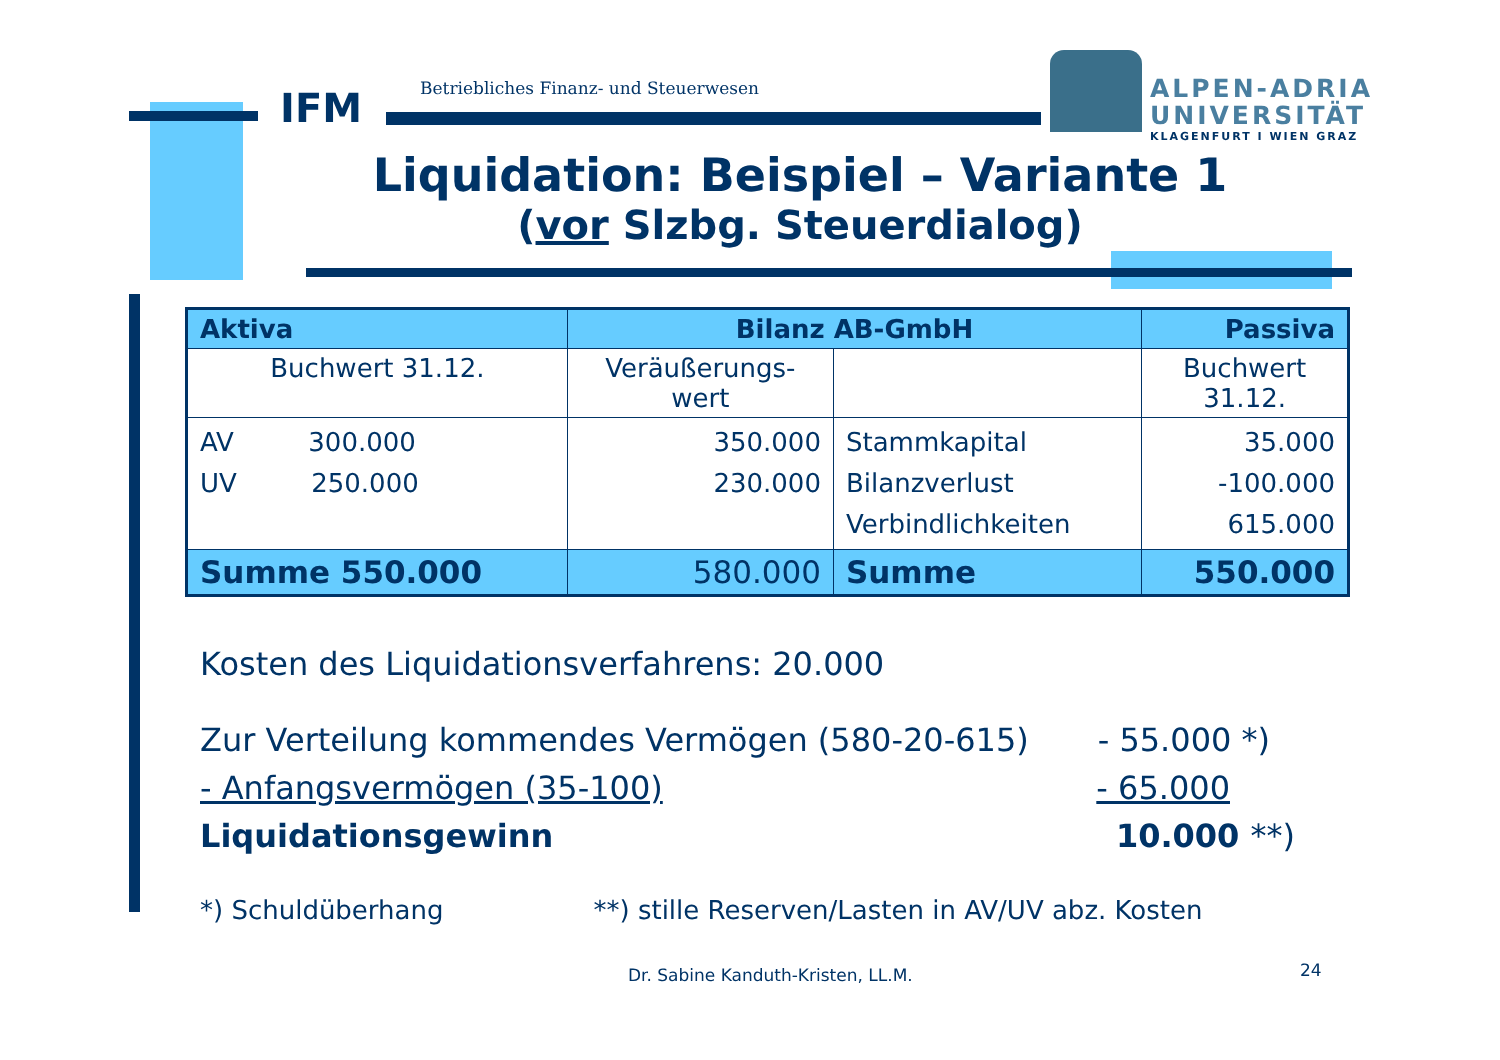IFM
Betriebliches Finanz- und Steuerwesen
ALPEN-ADRIA
UNIVERSITÄT
KLAGENFURT I WIEN GRAZ
Liquidation: Beispiel – Variante 1
(vor Slzbg. Steuerdialog)
| Aktiva | Bilanz AB-GmbH | | Passiva |
| --- | --- | --- | --- |
| Buchwert 31.12. | Veräußerungs- wert | | Buchwert 31.12. |
| AV 300.000 UV 250.000 | 350.000 230.000 | Stammkapital Bilanzverlust Verbindlichkeiten | 35.000 -100.000 615.000 |
| Summe 550.000 | 580.000 | Summe | 550.000 |
Kosten des Liquidationsverfahrens: 20.000
Zur Verteilung kommendes Vermögen (580-20-615) - 55.000 *)
- Anfangsvermögen (35-100) - 65.000
Liquidationsgewinn 10.000 **)
*) Schuldüberhang **) stille Reserven/Lasten in AV/UV abz. Kosten
Dr. Sabine Kanduth-Kristen, LL.M.
24